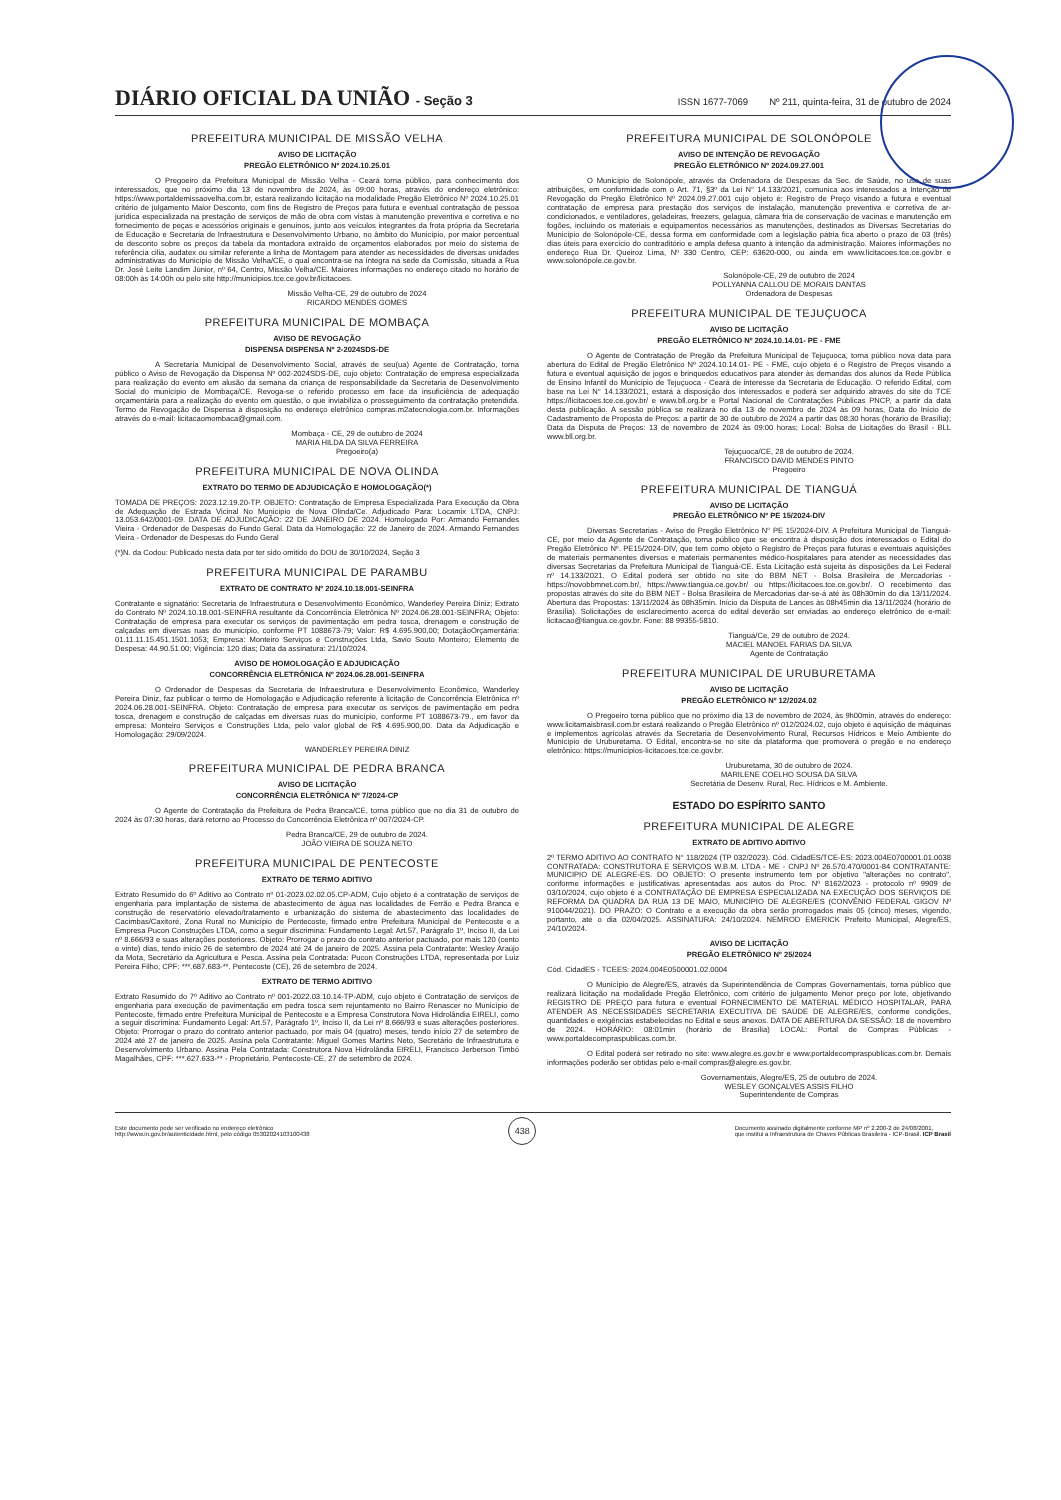DIÁRIO OFICIAL DA UNIÃO - Seção 3
ISSN 1677-7069 Nº 211, quinta-feira, 31 de outubro de 2024
PREFEITURA MUNICIPAL DE MISSÃO VELHA
AVISO DE LICITAÇÃO
PREGÃO ELETRÔNICO Nº 2024.10.25.01
O Pregoeiro da Prefeitura Municipal de Missão Velha - Ceará torna público, para conhecimento dos interessados, que no próximo dia 13 de novembro de 2024, às 09:00 horas, através do endereço eletrônico: https://www.portaldemissaovelha.com.br, estará realizando licitação na modalidade Pregão Eletrônico Nº 2024.10.25.01 critério de julgamento Maior Desconto, com fins de Registro de Preços para futura e eventual contratação de pessoa jurídica especializada na prestação de serviços de mão de obra com vistas à manutenção preventiva e corretiva e no fornecimento de peças e acessórios originais e genuínos, junto aos veículos integrantes da frota própria da Secretaria de Educação e Secretaria de Infraestrutura e Desenvolvimento Urbano, no âmbito do Município, por maior percentual de desconto sobre os preços da tabela da montadora extraído de orçamentos elaborados por meio do sistema de referência cilia, audatex ou similar referente a linha de Montagem para atender as necessidades de diversas unidades administrativas do Município de Missão Velha/CE, o qual encontra-se na íntegra na sede da Comissão, situada a Rua Dr. José Leite Landim Júnior, nº 64, Centro, Missão Velha/CE. Maiores informações no endereço citado no horário de 08:00h às 14:00h ou pelo site http://municipios.tce.ce.gov.br/licitacoes.
Missão Velha-CE, 29 de outubro de 2024
RICARDO MENDES GOMES
PREFEITURA MUNICIPAL DE MOMBAÇA
AVISO DE REVOGAÇÃO
DISPENSA DISPENSA Nº 2-2024SDS-DE
A Secretaria Municipal de Desenvolvimento Social, através de seu(ua) Agente de Contratação, torna público o Aviso de Revogação da Dispensa Nº 002-2024SDS-DE, cujo objeto: Contratação de empresa especializada para realização do evento em alusão da semana da criança de responsabilidade da Secretaria de Desenvolvimento Social do município de Mombaça/CE. Revoga-se o referido processo em face da insuficiência de adequação orçamentária para a realização do evento em questão, o que inviabiliza o prosseguimento da contratação pretendida. Termo de Revogação de Dispensa à disposição no endereço eletrônico compras.m2atecnologia.com.br. Informações através do e-mail: licitacaomombaca@gmail.com.
Mombaça - CE, 29 de outubro de 2024
MARIA HILDA DA SILVA FERREIRA
Pregoeiro(a)
PREFEITURA MUNICIPAL DE NOVA OLINDA
EXTRATO DO TERMO DE ADJUDICAÇÃO E HOMOLOGAÇÃO(*)
TOMADA DE PREÇOS: 2023.12.19.20-TP. OBJETO: Contratação de Empresa Especializada Para Execução da Obra de Adequação de Estrada Vicinal No Município de Nova Olinda/Ce. Adjudicado Para: Locamix LTDA, CNPJ: 13.053.642/0001-09. DATA DE ADJUDICAÇÃO: 22 DE JANEIRO DE 2024. Homologado Por: Armando Fernandes Vieira - Ordenador de Despesas do Fundo Geral. Data da Homologação: 22 de Janeiro de 2024. Armando Fernandes Vieira - Ordenador de Despesas do Fundo Geral
(*)N. da Codou: Publicado nesta data por ter sido omitido do DOU de 30/10/2024, Seção 3
PREFEITURA MUNICIPAL DE PARAMBU
EXTRATO DE CONTRATO Nº 2024.10.18.001-SEINFRA
Contratante e signatário: Secretaria de Infraestrutura e Desenvolvimento Econômico, Wanderley Pereira Diniz; Extrato do Contrato Nº 2024.10.18.001-SEINFRA resultante da Concorrência Eletrônica Nº 2024.06.28.001-SEINFRA; Objeto: Contratação de empresa para executar os serviços de pavimentação em pedra tosca, drenagem e construção de calçadas em diversas ruas do município, conforme PT 1088673-79; Valor: R$ 4.695.900,00; DotaçãoOrçamentária: 01.11.11.15.451.1501.1053; Empresa: Monteiro Serviços e Construções Ltda, Savio Souto Monteiro; Elemento de Despesa: 44.90.51.00; Vigência: 120 dias; Data da assinatura: 21/10/2024.
AVISO DE HOMOLOGAÇÃO E ADJUDICAÇÃO
CONCORRÊNCIA ELETRÔNICA Nº 2024.06.28.001-SEINFRA
O Ordenador de Despesas da Secretaria de Infraestrutura e Desenvolvimento Econômico, Wanderley Pereira Diniz, faz publicar o termo de Homologação e Adjudicação referente à licitação de Concorrência Eletrônica nº 2024.06.28.001-SEINFRA. Objeto: Contratação de empresa para executar os serviços de pavimentação em pedra tosca, drenagem e construção de calçadas em diversas ruas do município, conforme PT 1088673-79., em favor da empresa: Monteiro Serviços e Construções Ltda, pelo valor global de R$ 4.695.900,00. Data da Adjudicação e Homologação: 29/09/2024.
WANDERLEY PEREIRA DINIZ
PREFEITURA MUNICIPAL DE PEDRA BRANCA
AVISO DE LICITAÇÃO
CONCORRÊNCIA ELETRÔNICA Nº 7/2024-CP
O Agente de Contratação da Prefeitura de Pedra Branca/CE, torna público que no dia 31 de outubro de 2024 às 07:30 horas, dará retorno ao Processo do Concorrência Eletrônica nº 007/2024-CP.
Pedra Branca/CE, 29 de outubro de 2024.
JOÃO VIEIRA DE SOUZA NETO
PREFEITURA MUNICIPAL DE PENTECOSTE
EXTRATO DE TERMO ADITIVO
Extrato Resumido do 6º Aditivo ao Contrato nº 01-2023.02.02.05.CP-ADM, Cujo objeto é a contratação de serviços de engenharia para implantação de sistema de abastecimento de água nas localidades de Ferrão e Pedra Branca e construção de reservatório elevado/tratamento e urbanização do sistema de abastecimento das localidades de Cacimbas/Caxitoré, Zona Rural no Município de Pentecoste, firmado entre Prefeitura Municipal de Pentecoste e a Empresa Pucon Construções LTDA, como a seguir discrimina: Fundamento Legal: Art.57, Parágrafo 1º, Inciso II, da Lei nº 8.666/93 e suas alterações posteriores. Objeto: Prorrogar o prazo do contrato anterior pactuado, por mais 120 (cento e vinte) dias, tendo início 26 de setembro de 2024 até 24 de janeiro de 2025. Assina pela Contratante: Wesley Araújo da Mota, Secretário da Agricultura e Pesca. Assina pela Contratada: Pucon Construções LTDA, representada por Luiz Pereira Filho, CPF: ***.687.683-**. Pentecoste (CE), 26 de setembro de 2024.
EXTRATO DE TERMO ADITIVO
Extrato Resumido do 7º Aditivo ao Contrato nº 001-2022.03.10.14-TP-ADM, cujo objeto é Contratação de serviços de engenharia para execução de pavimentação em pedra tosca sem rejuntamento no Bairro Renascer no Município de Pentecoste, firmado entre Prefeitura Municipal de Pentecoste e a Empresa Construtora Nova Hidrolândia EIRELI, como a seguir discrimina: Fundamento Legal: Art.57, Parágrafo 1º, Inciso II, da Lei nº 8.666/93 e suas alterações posteriores. Objeto: Prorrogar o prazo do contrato anterior pactuado, por mais 04 (quatro) meses, tendo início 27 de setembro de 2024 até 27 de janeiro de 2025. Assina pela Contratante: Miguel Gomes Martins Neto, Secretário de Infraestrutura e Desenvolvimento Urbano. Assina Pela Contratada: Construtora Nova Hidrolândia EIRELI, Francisco Jerberson Timbó Magalhães, CPF: ***.627.633-** - Proprietário. Pentecoste-CE, 27 de setembro de 2024.
PREFEITURA MUNICIPAL DE SOLONÓPOLE
AVISO DE INTENÇÃO DE REVOGAÇÃO
PREGÃO ELETRÔNICO Nº 2024.09.27.001
O Município de Solonópole, através da Ordenadora de Despesas da Sec. de Saúde, no uso de suas atribuições, em conformidade com o Art. 71, §3º da Lei N° 14.133/2021, comunica aos interessados a Intenção de Revogação do Pregão Eletrônico Nº 2024.09.27.001 cujo objeto é: Registro de Preço visando a futura e eventual contratação de empresa para prestação dos serviços de instalação, manutenção preventiva e corretiva de ar-condicionados, e ventiladores, geladeiras, freezers, gelagua, câmara fria de conservação de vacinas e manutenção em fogões, incluindo os materiais e equipamentos necessários as manutenções, destinados as Diversas Secretarias do Município de Solonópole-CE, dessa forma em conformidade com a legislação pátria fica aberto o prazo de 03 (três) dias úteis para exercício do contraditório e ampla defesa quanto à intenção da administração. Maiores informações no endereço Rua Dr. Queiroz Lima, Nº 330 Centro, CEP: 63620-000, ou ainda em www.licitacoes.tce.ce.gov.br e www.solonópole.ce.gov.br.
Solonópole-CE, 29 de outubro de 2024
POLLYANNA CALLOU DE MORAIS DANTAS
Ordenadora de Despesas
PREFEITURA MUNICIPAL DE TEJUÇUOCA
AVISO DE LICITAÇÃO
PREGÃO ELETRÔNICO Nº 2024.10.14.01- PE - FME
O Agente de Contratação de Pregão da Prefeitura Municipal de Tejuçuoca, torna público nova data para abertura do Edital de Pregão Eletrônico Nº 2024.10.14.01- PE - FME, cujo objeto é o Registro de Preços visando a futura e eventual aquisição de jogos e brinquedos educativos para atender às demandas dos alunos da Rede Pública de Ensino Infantil do Município de Tejuçuoca - Ceará de interesse da Secretaria de Educação. O referido Edital, com base na Lei N° 14.133/2021, estará à disposição dos interessados e poderá ser adquirido através do site do TCE https://licitacoes.tce.ce.gov.br/ e www.bll.org.br e Portal Nacional de Contratações Públicas PNCP, a partir da data desta publicação. A sessão pública se realizará no dia 13 de novembro de 2024 às 09 horas, Data do Início de Cadastramento de Proposta de Preços: a partir de 30 de outubro de 2024 a partir das 08:30 horas (horário de Brasília); Data da Disputa de Preços: 13 de novembro de 2024 às 09:00 horas; Local: Bolsa de Licitações do Brasil - BLL www.bll.org.br.
Tejuçuoca/CE, 28 de outubro de 2024.
FRANCISCO DAVID MENDES PINTO
Pregoeiro
PREFEITURA MUNICIPAL DE TIANGUÁ
AVISO DE LICITAÇÃO
PREGÃO ELETRÔNICO Nº PE 15/2024-DIV
Diversas Secretarias - Aviso de Pregão Eletrônico N° PE 15/2024-DIV. A Prefeitura Municipal de Tianguá-CE, por meio da Agente de Contratação, torna público que se encontra à disposição dos interessados o Edital do Pregão Eletrônico Nº. PE15/2024-DIV, que tem como objeto o Registro de Preços para futuras e eventuais aquisições de materiais permanentes diversos e materiais permanentes médico-hospitalares para atender as necessidades das diversas Secretarias da Prefeitura Municipal de Tianguá-CE. Esta Licitação está sujeita às disposições da Lei Federal nº 14.133/2021. O Edital poderá ser obtido no site do BBM NET - Bolsa Brasileira de Mercadorias - https://novobbmnet.com.br/, https://www.tiangua.ce.gov.br/ ou https://licitacoes.tce.ce.gov.br/. O recebimento das propostas através do site do BBM NET - Bolsa Brasileira de Mercadorias dar-se-á até às 08h30min do dia 13/11/2024. Abertura das Propostas: 13/11/2024 às 08h35min. Início da Disputa de Lances às 08h45min dia 13/11/2024 (horário de Brasília). Solicitações de esclarecimento acerca do edital deverão ser enviadas ao endereço eletrônico de e-mail: licitacao@tiangua.ce.gov.br. Fone: 88 99355-5810.
Tianguá/Ce, 29 de outubro de 2024.
MACIEL MANOEL FARIAS DA SILVA
Agente de Contratação
PREFEITURA MUNICIPAL DE URUBURETAMA
AVISO DE LICITAÇÃO
PREGÃO ELETRÔNICO Nº 12/2024.02
O Pregoeiro torna público que no próximo dia 13 de novembro de 2024, às 9h00min, através do endereço: www.licitamaisbrasil.com.br estará realizando o Pregão Eletrônico nº 012/2024.02, cujo objeto é aquisição de máquinas e implementos agrícolas através da Secretaria de Desenvolvimento Rural, Recursos Hídricos e Meio Ambiente do Município de Uruburetama. O Edital, encontra-se no site da plataforma que promoverá o pregão e no endereço eletrônico: https://municipios-licitacoes.tce.ce.gov.br.
Uruburetama, 30 de outubro de 2024.
MARILENE COELHO SOUSA DA SILVA
Secretária de Desenv. Rural, Rec. Hídricos e M. Ambiente.
ESTADO DO ESPÍRITO SANTO
PREFEITURA MUNICIPAL DE ALEGRE
EXTRATO DE ADITIVO ADITIVO
2º TERMO ADITIVO AO CONTRATO N° 118/2024 (TP 032/2023). Cód. CidadES/TCE-ES: 2023.004E0700001.01.0038 CONTRATADA: CONSTRUTORA E SERVIÇOS W.B.M. LTDA - ME - CNPJ Nº 26.570.470/0001-84 CONTRATANTE: MUNICIPIO DE ALEGRE-ES. DO OBJETO: O presente instrumento tem por objetivo "alterações no contrato", conforme informações e justificativas apresentadas aos autos do Proc. Nº 8162/2023 - protocolo nº 9909 de 03/10/2024, cujo objeto é a CONTRATAÇÃO DE EMPRESA ESPECIALIZADA NA EXECUÇÃO DOS SERVIÇOS DE REFORMA DA QUADRA DA RUA 13 DE MAIO, MUNICÍPIO DE ALEGRE/ES (CONVÊNIO FEDERAL GIGOV Nº 910044/2021). DO PRAZO: O Contrato e a execução da obra serão prorrogados mais 05 (cinco) meses, vigendo, portanto, até o dia 02/04/2025. ASSINATURA: 24/10/2024. NEMROD EMERICK Prefeito Municipal, Alegre/ES, 24/10/2024.
AVISO DE LICITAÇÃO
PREGÃO ELETRÔNICO Nº 25/2024
Cód. CidadES - TCEES: 2024.004E0500001.02.0004
O Município de Alegre/ES, através da Superintendência de Compras Governamentais, torna público que realizará licitação na modalidade Pregão Eletrônico, com critério de julgamento Menor preço por lote, objetivando REGISTRO DE PREÇO para futura e eventual FORNECIMENTO DE MATERIAL MÉDICO HOSPITALAR, PARA ATENDER AS NECESSIDADES SECRETARIA EXECUTIVA DE SAÚDE DE ALEGRE/ES, conforme condições, quantidades e exigências estabelecidas no Edital e seus anexos. DATA DE ABERTURA DA SESSÃO: 18 de novembro de 2024. HORÁRIO: 08:01min (horário de Brasília) LOCAL: Portal de Compras Públicas - www.portaldecompraspublicas.com.br.
O Edital poderá ser retirado no site: www.alegre.es.gov.br e www.portaldecompraspublicas.com.br. Demais informações poderão ser obtidas pelo e-mail compras@alegre.es.gov.br.
Governamentais, Alegre/ES, 25 de outubro de 2024.
WESLEY GONÇALVES ASSIS FILHO
Superintendente de Compras
Este documento pode ser verificado no endereço eletrônico
http://www.in.gov.br/autenticidade.html, pelo código 05302024103100438
438
Documento assinado digitalmente conforme MP nº 2.200-2 de 24/08/2001,
que institui a Infraestrutura de Chaves Públicas Brasileira - ICP-Brasil. ICP Brasil